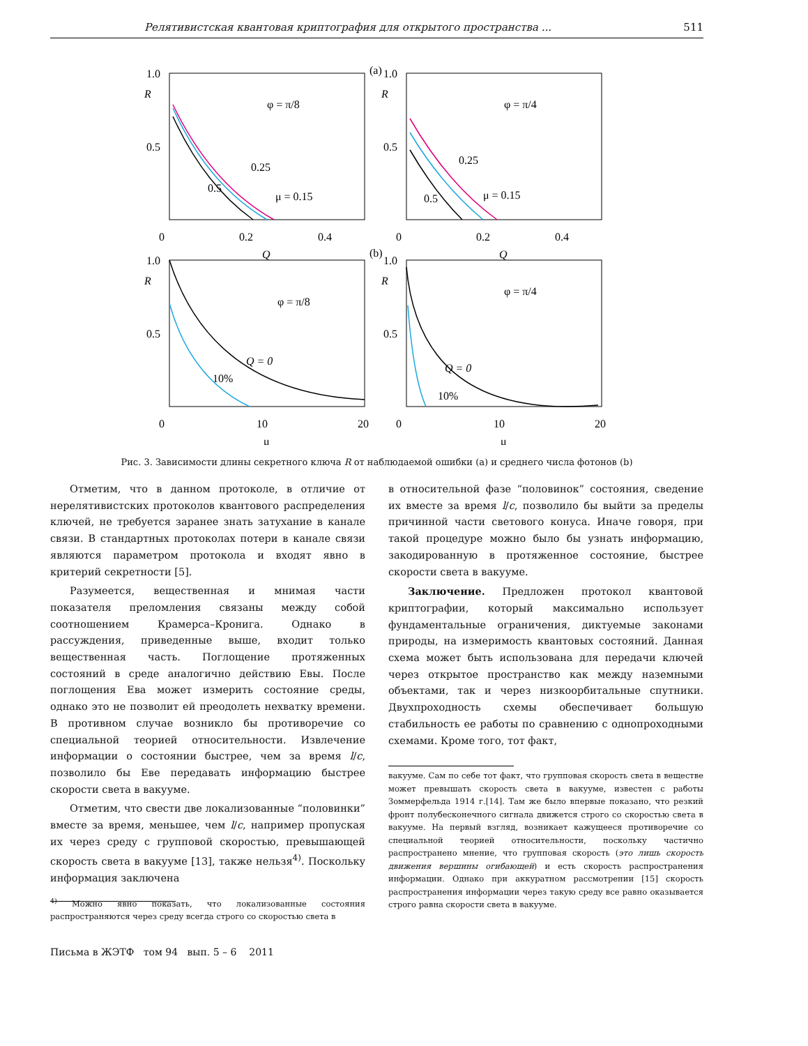Релятивистская квантовая криптография для открытого пространства ... 511
(a)
1.0
0.5
R
0
0.2
0.4
Q
φ = π/8
0.25
0.5
μ = 0.15
1.0
0.5
R
0
0.2
0.4
Q
φ = π/4
0.25
0.5
μ = 0.15
(b)
1.0
0.5
R
0
10
20
μ
φ = π/8
Q = 0
10%
1.0
0.5
R
0
10
20
μ
φ = π/4
Q = 0
10%
Рис. 3. Зависимости длины секретного ключа R от наблюдаемой ошибки (a) и среднего числа фотонов (b)
Отметим, что в данном протоколе, в отличие от нерелятивистских протоколов квантового распределения ключей, не требуется заранее знать затухание в канале связи. В стандартных протоколах потери в канале связи являются параметром протокола и входят явно в критерий секретности [5].
Разумеется, вещественная и мнимая части показателя преломления связаны между собой соотношением Крамерса–Кронига. Однако в рассуждения, приведенные выше, входит только вещественная часть. Поглощение протяженных состояний в среде аналогично действию Евы. После поглощения Ева может измерить состояние среды, однако это не позволит ей преодолеть нехватку времени. В противном случае возникло бы противоречие со специальной теорией относительности. Извлечение информации о состоянии быстрее, чем за время l/c, позволило бы Еве передавать информацию быстрее скорости света в вакууме.
Отметим, что свести две локализованные “половинки” вместе за время, меньшее, чем l/c, например пропуская их через среду с групповой скоростью, превышающей скорость света в вакууме [13], также нельзя<sup>4)</sup>. Поскольку информация заключена
<sup>4)</sup> Можно явно показать, что локализованные состояния распространяются через среду всегда строго со скоростью света в
в относительной фазе “половинок” состояния, сведение их вместе за время l/c, позволило бы выйти за пределы причинной части светового конуса. Иначе говоря, при такой процедуре можно было бы узнать информацию, закодированную в протяженное состояние, быстрее скорости света в вакууме.
Заключение. Предложен протокол квантовой криптографии, который максимально использует фундаментальные ограничения, диктуемые законами природы, на измеримость квантовых состояний. Данная схема может быть использована для передачи ключей через открытое пространство как между наземными объектами, так и через низкоорбитальные спутники. Двухпроходность схемы обеспечивает большую стабильность ее работы по сравнению с однопроходными схемами. Кроме того, тот факт,
вакууме. Сам по себе тот факт, что групповая скорость света в веществе может превышать скорость света в вакууме, известен с работы Зоммерфельда 1914 г.[14]. Там же было впервые показано, что резкий фронт полубесконечного сигнала движется строго со скоростью света в вакууме. На первый взгляд, возникает кажущееся противоречие со специальной теорией относительности, поскольку частично распространено мнение, что групповая скорость (это лишь скорость движения вершины огибающей) и есть скорость распространения информации. Однако при аккуратном рассмотрении [15] скорость распространения информации через такую среду все равно оказывается строго равна скорости света в вакууме.
Письма в ЖЭТФ том 94 вып. 5 – 6 2011